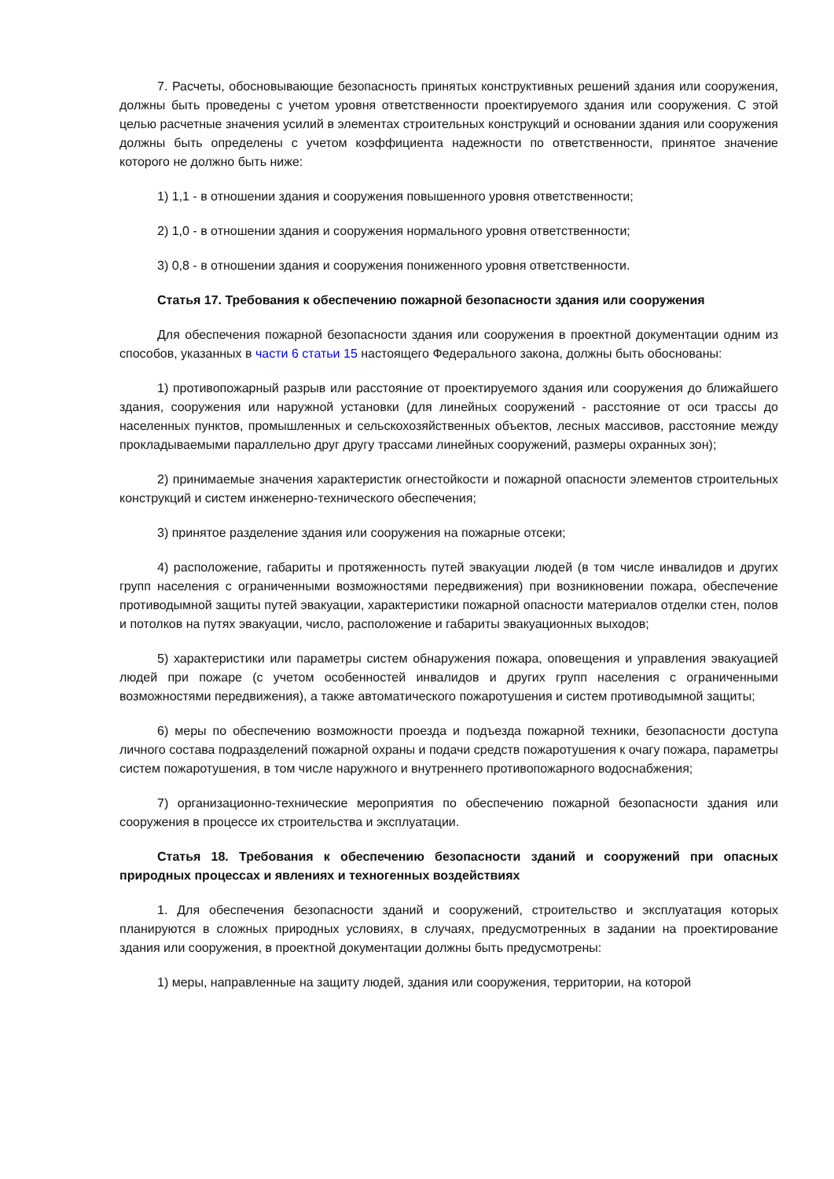7. Расчеты, обосновывающие безопасность принятых конструктивных решений здания или сооружения, должны быть проведены с учетом уровня ответственности проектируемого здания или сооружения. С этой целью расчетные значения усилий в элементах строительных конструкций и основании здания или сооружения должны быть определены с учетом коэффициента надежности по ответственности, принятое значение которого не должно быть ниже:
1) 1,1 - в отношении здания и сооружения повышенного уровня ответственности;
2) 1,0 - в отношении здания и сооружения нормального уровня ответственности;
3) 0,8 - в отношении здания и сооружения пониженного уровня ответственности.
Статья 17. Требования к обеспечению пожарной безопасности здания или сооружения
Для обеспечения пожарной безопасности здания или сооружения в проектной документации одним из способов, указанных в части 6 статьи 15 настоящего Федерального закона, должны быть обоснованы:
1) противопожарный разрыв или расстояние от проектируемого здания или сооружения до ближайшего здания, сооружения или наружной установки (для линейных сооружений - расстояние от оси трассы до населенных пунктов, промышленных и сельскохозяйственных объектов, лесных массивов, расстояние между прокладываемыми параллельно друг другу трассами линейных сооружений, размеры охранных зон);
2) принимаемые значения характеристик огнестойкости и пожарной опасности элементов строительных конструкций и систем инженерно-технического обеспечения;
3) принятое разделение здания или сооружения на пожарные отсеки;
4) расположение, габариты и протяженность путей эвакуации людей (в том числе инвалидов и других групп населения с ограниченными возможностями передвижения) при возникновении пожара, обеспечение противодымной защиты путей эвакуации, характеристики пожарной опасности материалов отделки стен, полов и потолков на путях эвакуации, число, расположение и габариты эвакуационных выходов;
5) характеристики или параметры систем обнаружения пожара, оповещения и управления эвакуацией людей при пожаре (с учетом особенностей инвалидов и других групп населения с ограниченными возможностями передвижения), а также автоматического пожаротушения и систем противодымной защиты;
6) меры по обеспечению возможности проезда и подъезда пожарной техники, безопасности доступа личного состава подразделений пожарной охраны и подачи средств пожаротушения к очагу пожара, параметры систем пожаротушения, в том числе наружного и внутреннего противопожарного водоснабжения;
7) организационно-технические мероприятия по обеспечению пожарной безопасности здания или сооружения в процессе их строительства и эксплуатации.
Статья 18. Требования к обеспечению безопасности зданий и сооружений при опасных природных процессах и явлениях и техногенных воздействиях
1. Для обеспечения безопасности зданий и сооружений, строительство и эксплуатация которых планируются в сложных природных условиях, в случаях, предусмотренных в задании на проектирование здания или сооружения, в проектной документации должны быть предусмотрены:
1) меры, направленные на защиту людей, здания или сооружения, территории, на которой